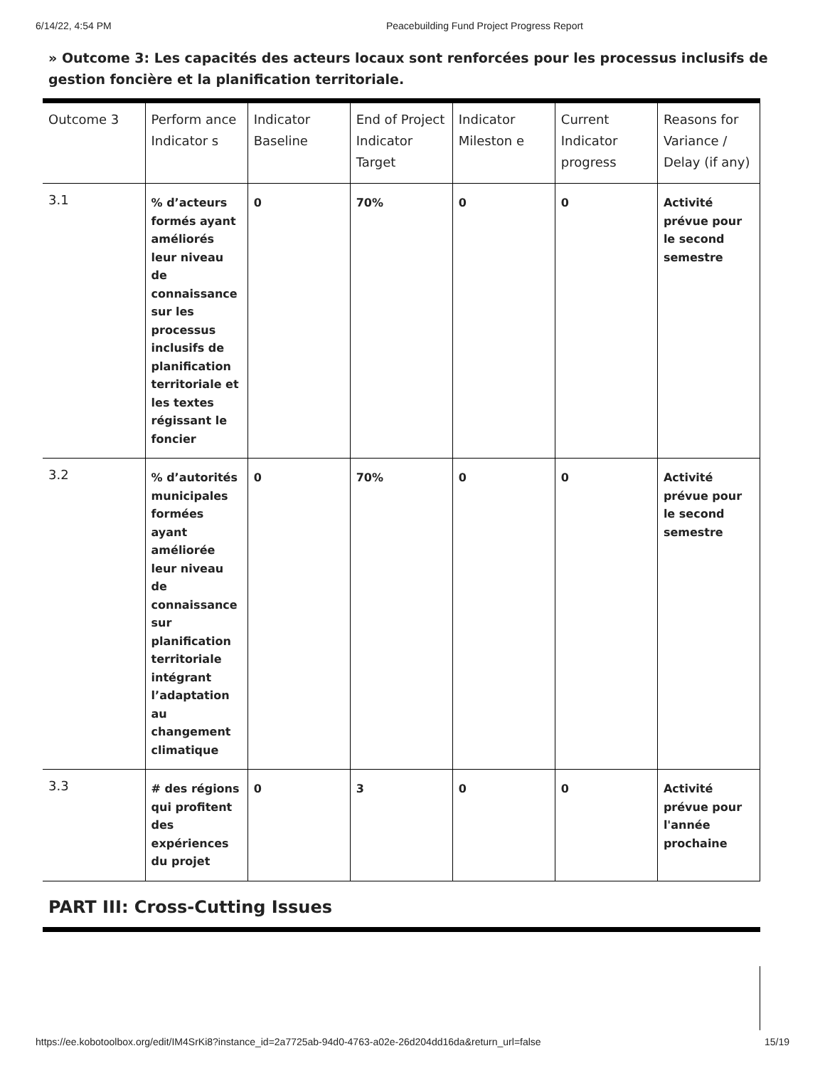6/14/22, 4:54 PM Peacebuilding Fund Project Progress Report
» Outcome 3: Les capacités des acteurs locaux sont renforcées pour les processus inclusifs de gestion foncière et la planification territoriale.
| Outcome 3 | Perform ance Indicator s | Indicator Baseline | End of Project Indicator Target | Indicator Mileston e | Current Indicator progress | Reasons for Variance / Delay (if any) |
| 3.1 | % d’acteurs formés ayant améliorés leur niveau de connaissance sur les processus inclusifs de planification territoriale et les textes régissant le foncier | 0 | 70% | 0 | 0 | Activité prévue pour le second semestre |
| 3.2 | % d’autorités municipales formées ayant améliorée leur niveau de connaissance sur planification territoriale intégrant l’adaptation au changement climatique | 0 | 70% | 0 | 0 | Activité prévue pour le second semestre |
| 3.3 | # des régions qui profitent des expériences du projet | 0 | 3 | 0 | 0 | Activité prévue pour l'année prochaine |
PART III: Cross-Cutting Issues
https://ee.kobotoolbox.org/edit/IM4SrKi8?instance_id=2a7725ab-94d0-4763-a02e-26d204dd16da&return_url=false 15/19